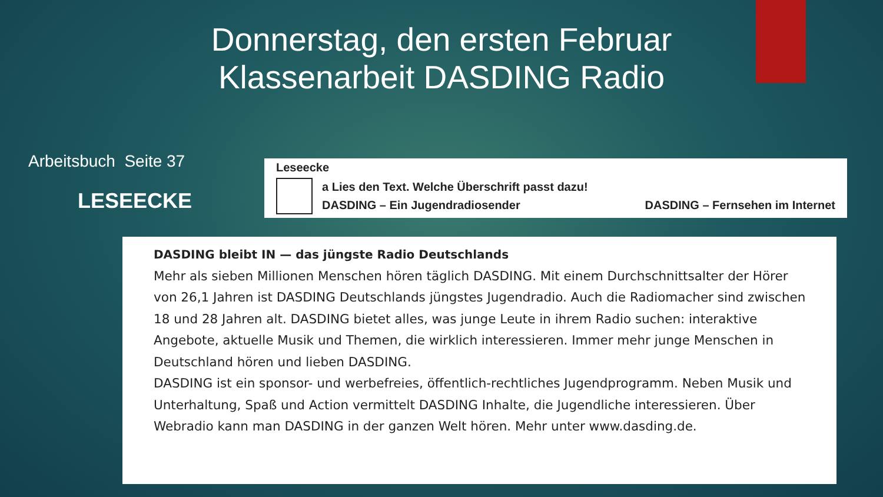Donnerstag, den ersten Februar Klassenarbeit DASDING Radio
Arbeitsbuch Seite 37
LESEECKE
Leseecke
a Lies den Text. Welche Überschrift passt dazu!
DASDING – Ein Jugendradiosender DASDING – Fernsehen im Internet
DASDING bleibt IN — das jüngste Radio Deutschlands
Mehr als sieben Millionen Menschen hören täglich DASDING. Mit einem Durchschnittsalter der Hörer von 26,1 Jahren ist DASDING Deutschlands jüngstes Jugendradio. Auch die Radiomacher sind zwischen 18 und 28 Jahren alt. DASDING bietet alles, was junge Leute in ihrem Radio suchen: interaktive Angebote, aktuelle Musik und Themen, die wirklich interessieren. Immer mehr junge Menschen in Deutschland hören und lieben DASDING.
DASDING ist ein sponsor- und werbefreies, öffentlich-rechtliches Jugendprogramm. Neben Musik und Unterhaltung, Spaß und Action vermittelt DASDING Inhalte, die Jugendliche interessieren. Über Webradio kann man DASDING in der ganzen Welt hören. Mehr unter www.dasding.de.